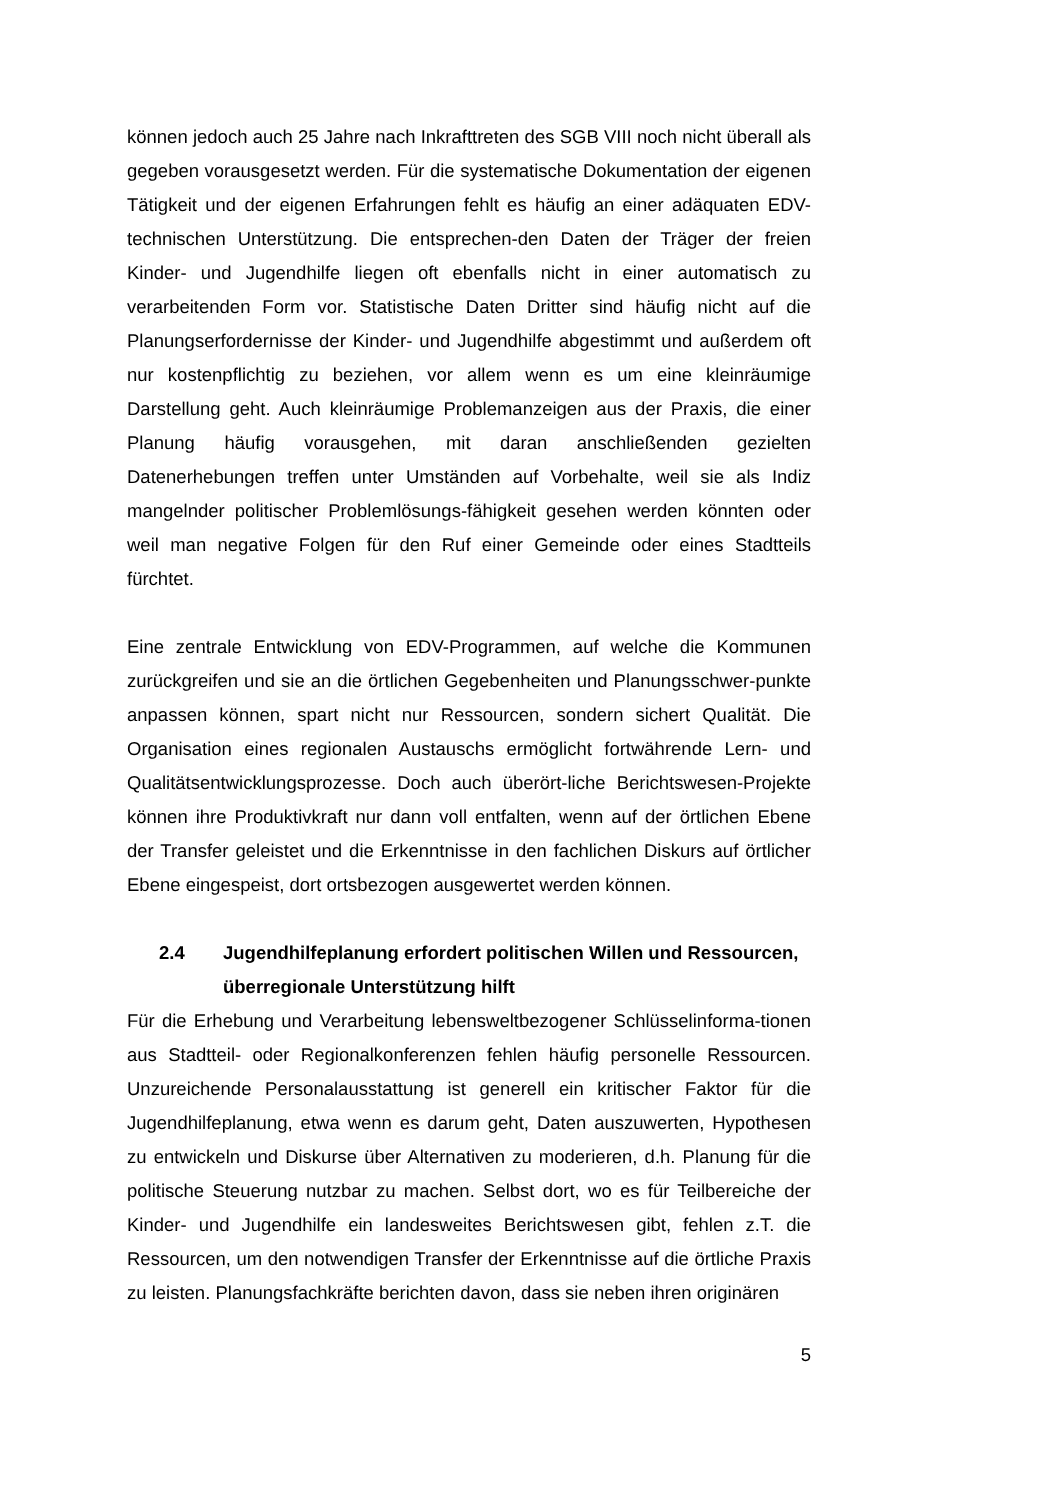können jedoch auch 25 Jahre nach Inkrafttreten des SGB VIII noch nicht überall als gegeben vorausgesetzt werden. Für die systematische Dokumentation der eigenen Tätigkeit und der eigenen Erfahrungen fehlt es häufig an einer adäquaten EDV-technischen Unterstützung. Die entsprechen-den Daten der Träger der freien Kinder- und Jugendhilfe liegen oft ebenfalls nicht in einer automatisch zu verarbeitenden Form vor. Statistische Daten Dritter sind häufig nicht auf die Planungserfordernisse der Kinder- und Jugendhilfe abgestimmt und außerdem oft nur kostenpflichtig zu beziehen, vor allem wenn es um eine kleinräumige Darstellung geht. Auch kleinräumige Problemanzeigen aus der Praxis, die einer Planung häufig vorausgehen, mit daran anschließenden gezielten Datenerhebungen treffen unter Umständen auf Vorbehalte, weil sie als Indiz mangelnder politischer Problemlösungs-fähigkeit gesehen werden könnten oder weil man negative Folgen für den Ruf einer Gemeinde oder eines Stadtteils fürchtet.
Eine zentrale Entwicklung von EDV-Programmen, auf welche die Kommunen zurückgreifen und sie an die örtlichen Gegebenheiten und Planungsschwer-punkte anpassen können, spart nicht nur Ressourcen, sondern sichert Qualität. Die Organisation eines regionalen Austauschs ermöglicht fortwährende Lern- und Qualitätsentwicklungsprozesse. Doch auch überört-liche Berichtswesen-Projekte können ihre Produktivkraft nur dann voll entfalten, wenn auf der örtlichen Ebene der Transfer geleistet und die Erkenntnisse in den fachlichen Diskurs auf örtlicher Ebene eingespeist, dort ortsbezogen ausgewertet werden können.
2.4 Jugendhilfeplanung erfordert politischen Willen und Ressourcen, überregionale Unterstützung hilft
Für die Erhebung und Verarbeitung lebensweltbezogener Schlüsselinforma-tionen aus Stadtteil- oder Regionalkonferenzen fehlen häufig personelle Ressourcen. Unzureichende Personalausstattung ist generell ein kritischer Faktor für die Jugendhilfeplanung, etwa wenn es darum geht, Daten auszuwerten, Hypothesen zu entwickeln und Diskurse über Alternativen zu moderieren, d.h. Planung für die politische Steuerung nutzbar zu machen. Selbst dort, wo es für Teilbereiche der Kinder- und Jugendhilfe ein landesweites Berichtswesen gibt, fehlen z.T. die Ressourcen, um den notwendigen Transfer der Erkenntnisse auf die örtliche Praxis zu leisten. Planungsfachkräfte berichten davon, dass sie neben ihren originären
5